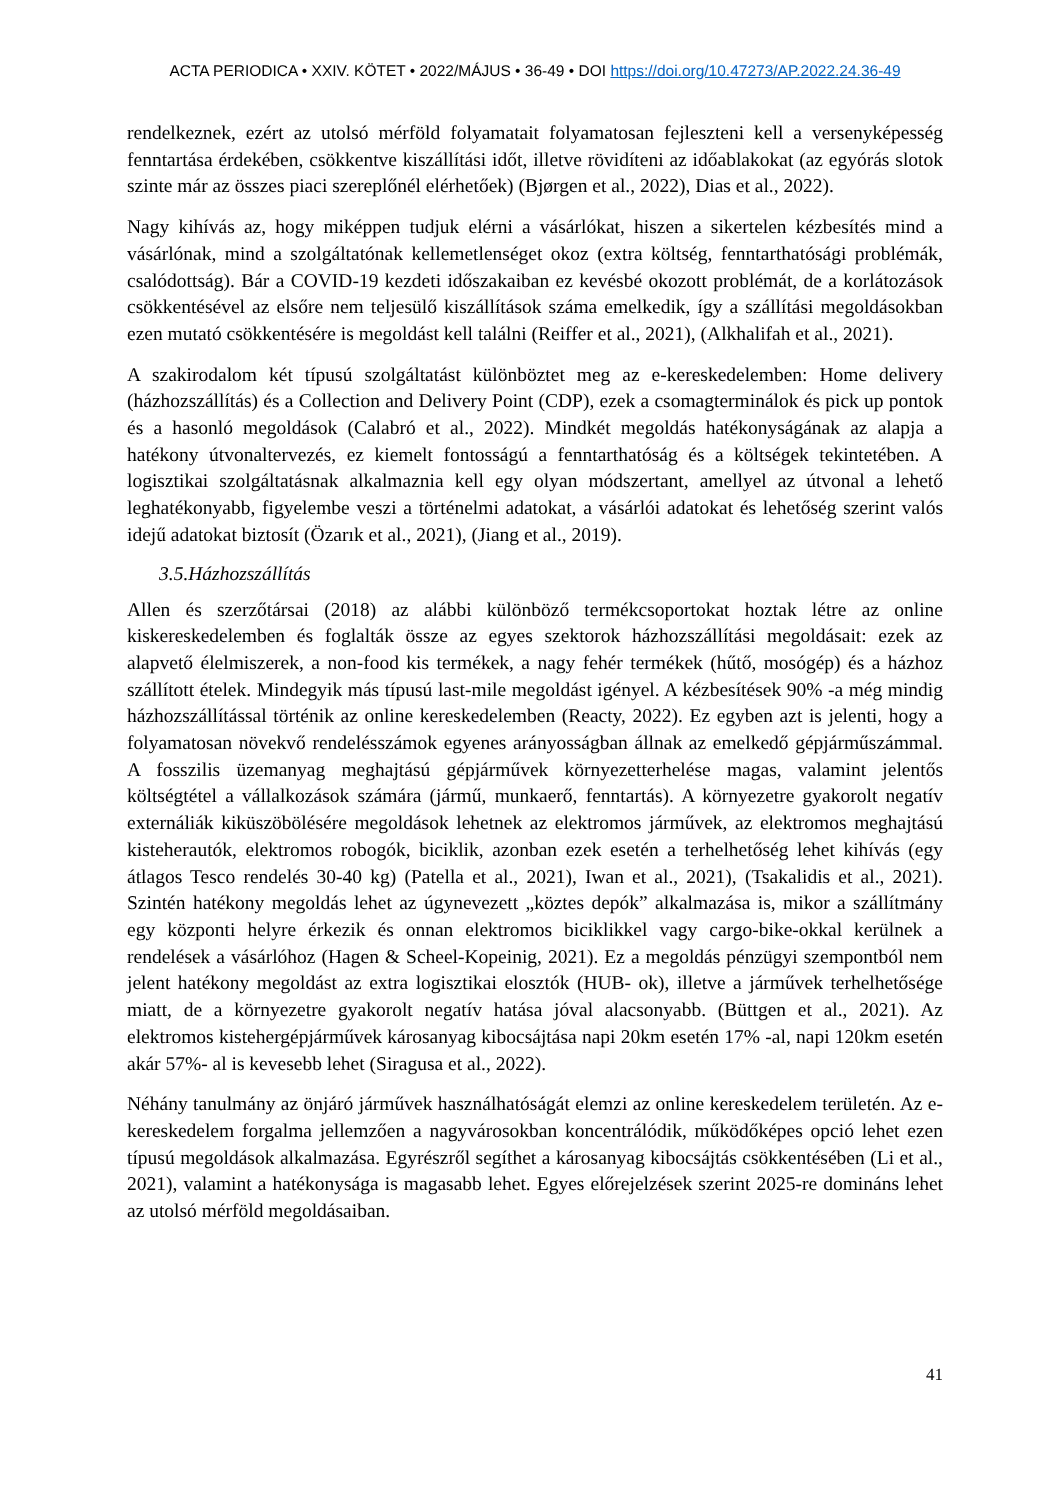ACTA PERIODICA • XXIV. KÖTET • 2022/MÁJUS • 36-49 • DOI https://doi.org/10.47273/AP.2022.24.36-49
rendelkeznek, ezért az utolsó mérföld folyamatait folyamatosan fejleszteni kell a versenyképesség fenntartása érdekében, csökkentve kiszállítási időt, illetve rövidíteni az időablakokat (az egyórás slotok szinte már az összes piaci szereplőnél elérhetőek) (Bjørgen et al., 2022), Dias et al., 2022).
Nagy kihívás az, hogy miképpen tudjuk elérni a vásárlókat, hiszen a sikertelen kézbesítés mind a vásárlónak, mind a szolgáltatónak kellemetlenséget okoz (extra költség, fenntarthatósági problémák, csalódottság). Bár a COVID-19 kezdeti időszakaiban ez kevésbé okozott problémát, de a korlátozások csökkentésével az elsőre nem teljesülő kiszállítások száma emelkedik, így a szállítási megoldásokban ezen mutató csökkentésére is megoldást kell találni (Reiffer et al., 2021), (Alkhalifah et al., 2021).
A szakirodalom két típusú szolgáltatást különböztet meg az e-kereskedelemben: Home delivery (házhozszállítás) és a Collection and Delivery Point (CDP), ezek a csomagterminálok és pick up pontok és a hasonló megoldások (Calabró et al., 2022). Mindkét megoldás hatékonyságának az alapja a hatékony útvonaltervezés, ez kiemelt fontosságú a fenntarthatóság és a költségek tekintetében. A logisztikai szolgáltatásnak alkalmaznia kell egy olyan módszertant, amellyel az útvonal a lehető leghatékonyabb, figyelembe veszi a történelmi adatokat, a vásárlói adatokat és lehetőség szerint valós idejű adatokat biztosít (Özarık et al., 2021), (Jiang et al., 2019).
3.5.Házhozszállítás
Allen és szerzőtársai (2018) az alábbi különböző termékcsoportokat hoztak létre az online kiskereskedelemben és foglalták össze az egyes szektorok házhozszállítási megoldásait: ezek az alapvető élelmiszerek, a non-food kis termékek, a nagy fehér termékek (hűtő, mosógép) és a házhoz szállított ételek. Mindegyik más típusú last-mile megoldást igényel. A kézbesítések 90% -a még mindig házhozszállítással történik az online kereskedelemben (Reacty, 2022). Ez egyben azt is jelenti, hogy a folyamatosan növekvő rendelésszámok egyenes arányosságban állnak az emelkedő gépjárműszámmal. A fosszilis üzemanyag meghajtású gépjárművek környezetterhelése magas, valamint jelentős költségtétel a vállalkozások számára (jármű, munkaerő, fenntartás). A környezetre gyakorolt negatív externáliák kiküszöbölésére megoldások lehetnek az elektromos járművek, az elektromos meghajtású kisteherautók, elektromos robogók, biciklik, azonban ezek esetén a terhelhetőség lehet kihívás (egy átlagos Tesco rendelés 30-40 kg) (Patella et al., 2021), Iwan et al., 2021), (Tsakalidis et al., 2021). Szintén hatékony megoldás lehet az úgynevezett „köztes depók” alkalmazása is, mikor a szállítmány egy központi helyre érkezik és onnan elektromos biciklikkel vagy cargo-bike-okkal kerülnek a rendelések a vásárlóhoz (Hagen & Scheel-Kopeinig, 2021). Ez a megoldás pénzügyi szempontból nem jelent hatékony megoldást az extra logisztikai elosztók (HUB- ok), illetve a járművek terhelhetősége miatt, de a környezetre gyakorolt negatív hatása jóval alacsonyabb. (Büttgen et al., 2021). Az elektromos kistehergépjárművek károsanyag kibocsájtása napi 20km esetén 17% -al, napi 120km esetén akár 57%- al is kevesebb lehet (Siragusa et al., 2022).
Néhány tanulmány az önjáró járművek használhatóságát elemzi az online kereskedelem területén. Az e-kereskedelem forgalma jellemzően a nagyvárosokban koncentrálódik, működőképes opció lehet ezen típusú megoldások alkalmazása. Egyrészről segíthet a károsanyag kibocsájtás csökkentésében (Li et al., 2021), valamint a hatékonysága is magasabb lehet. Egyes előrejelzések szerint 2025-re domináns lehet az utolsó mérföld megoldásaiban.
41